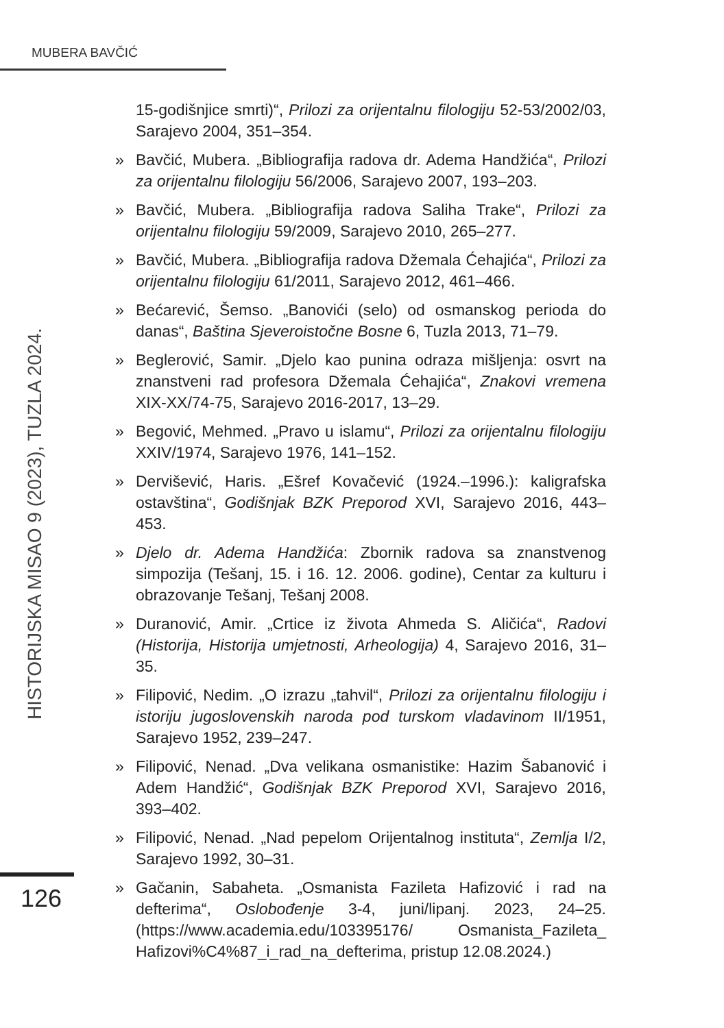MUBERA BAVČIĆ
HISTORIJSKA MISAO 9 (2023), TUZLA 2024.
15-godišnjice smrti)“, Prilozi za orijentalnu filologiju 52-53/2002/03, Sarajevo 2004, 351–354.
» Bavčić, Mubera. „Bibliografija radova dr. Adema Handžića“, Prilozi za orijentalnu filologiju 56/2006, Sarajevo 2007, 193–203.
» Bavčić, Mubera. „Bibliografija radova Saliha Trake“, Prilozi za orijentalnu filologiju 59/2009, Sarajevo 2010, 265–277.
» Bavčić, Mubera. „Bibliografija radova Džemala Ćehajića“, Prilozi za orijentalnu filologiju 61/2011, Sarajevo 2012, 461–466.
» Bećarević, Šemso. „Banovići (selo) od osmanskog perioda do danas“, Baština Sjeveroistočne Bosne 6, Tuzla 2013, 71–79.
» Beglerović, Samir. „Djelo kao punina odraza mišljenja: osvrt na znanstveni rad profesora Džemala Ćehajića“, Znakovi vremena XIX-XX/74-75, Sarajevo 2016-2017, 13–29.
» Begović, Mehmed. „Pravo u islamu“, Prilozi za orijentalnu filologiju XXIV/1974, Sarajevo 1976, 141–152.
» Dervišević, Haris. „Ešref Kovačević (1924.–1996.): kaligrafska ostavština“, Godišnjak BZK Preporod XVI, Sarajevo 2016, 443–453.
» Djelo dr. Adema Handžića: Zbornik radova sa znanstvenog simpozija (Tešanj, 15. i 16. 12. 2006. godine), Centar za kulturu i obrazovanje Tešanj, Tešanj 2008.
» Duranović, Amir. „Crtice iz života Ahmeda S. Aličića“, Radovi (Historija, Historija umjetnosti, Arheologija) 4, Sarajevo 2016, 31–35.
» Filipović, Nedim. „O izrazu „tahvil“, Prilozi za orijentalnu filologiju i istoriju jugoslovenskih naroda pod turskom vladavinom II/1951, Sarajevo 1952, 239–247.
» Filipović, Nenad. „Dva velikana osmanistike: Hazim Šabanović i Adem Handžić“, Godišnjak BZK Preporod XVI, Sarajevo 2016, 393–402.
» Filipović, Nenad. „Nad pepelom Orijentalnog instituta“, Zemlja I/2, Sarajevo 1992, 30–31.
» Gačanin, Sabaheta. „Osmanista Fazileta Hafizović i rad na defterima“, Oslobođenje 3-4, juni/lipanj. 2023, 24–25. (https://www.academia.edu/103395176/ Osmanista_Fazileta_ Hafizovi%C4%87_i_rad_na_defterima, pristup 12.08.2024.)
126